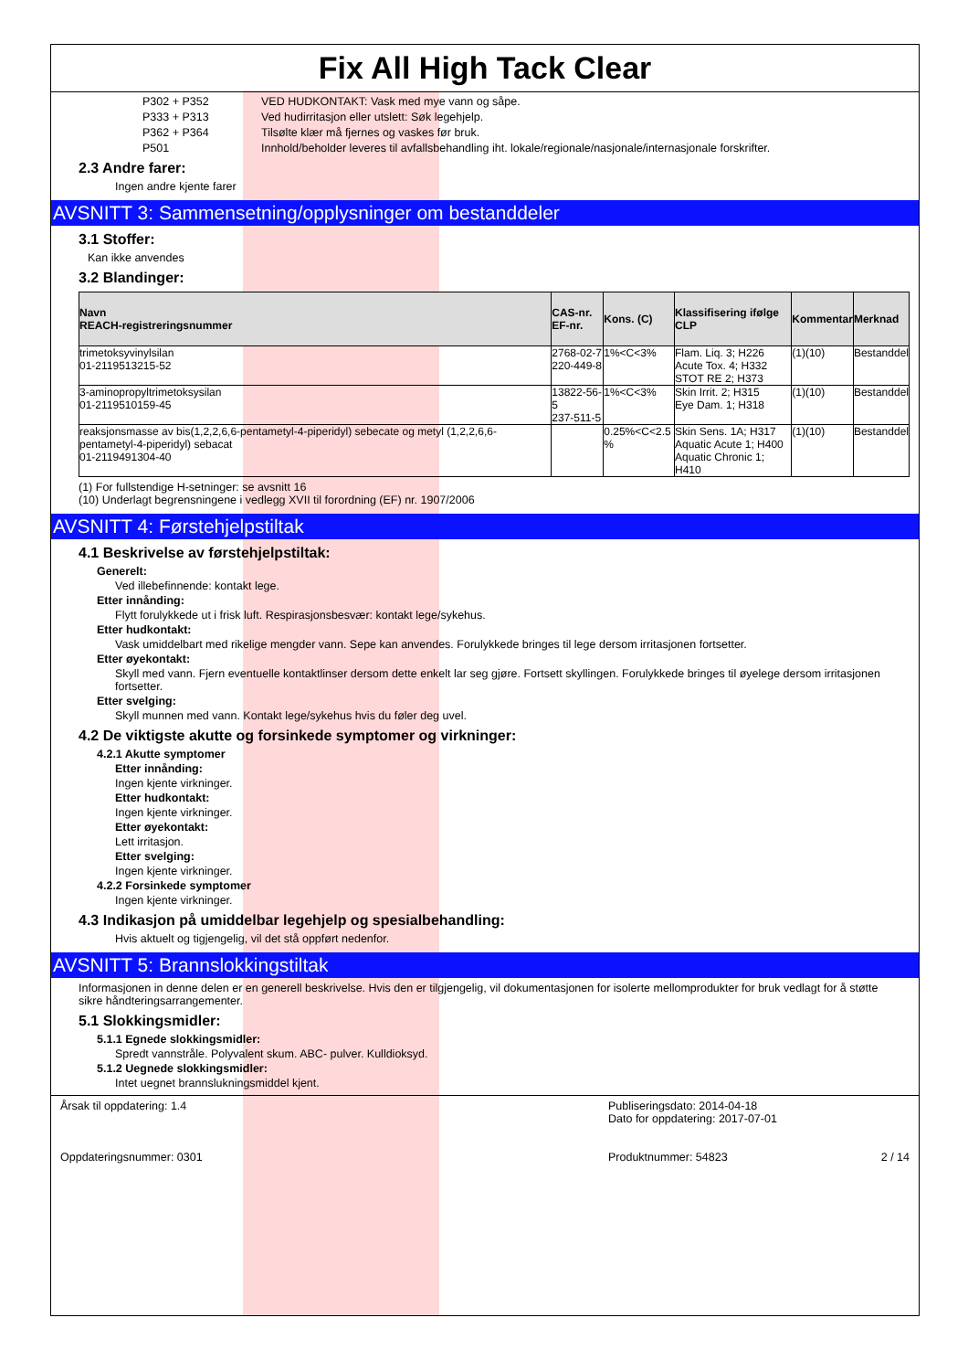Fix All High Tack Clear
P302 + P352 VED HUDKONTAKT: Vask med mye vann og såpe.
P333 + P313 Ved hudirritasjon eller utslett: Søk legehjelp.
P362 + P364 Tilsølte klær må fjernes og vaskes før bruk.
P501 Innhold/beholder leveres til avfallsbehandling iht. lokale/regionale/nasjonale/internasjonale forskrifter.
2.3 Andre farer:
Ingen andre kjente farer
AVSNITT 3: Sammensetning/opplysninger om bestanddeler
3.1 Stoffer:
Kan ikke anvendes
3.2 Blandinger:
| Navn REACH-registreringsnummer | CAS-nr. EF-nr. | Kons. (C) | Klassifisering ifølge CLP | Kommentar | Merknad |
| --- | --- | --- | --- | --- | --- |
| trimetoksyvinylsilan 01-2119513215-52 | 2768-02-7 220-449-8 | 1%<C<3% | Flam. Liq. 3; H226 Acute Tox. 4; H332 STOT RE 2; H373 | (1)(10) | Bestanddel |
| 3-aminopropyltrimetoksysilan 01-2119510159-45 | 13822-56-5 237-511-5 | 1%<C<3% | Skin Irrit. 2; H315 Eye Dam. 1; H318 | (1)(10) | Bestanddel |
| reaksjonsmasse av bis(1,2,2,6,6-pentametyl-4-piperidyl) sebecate og metyl (1,2,2,6,6-pentametyl-4-piperidyl) sebacat 01-2119491304-40 | | 0.25%<C<2.5 % | Skin Sens. 1A; H317 Aquatic Acute 1; H400 Aquatic Chronic 1; H410 | (1)(10) | Bestanddel |
(1) For fullstendige H-setninger: se avsnitt 16
(10) Underlagt begrensningene i vedlegg XVII til forordning (EF) nr. 1907/2006
AVSNITT 4: Førstehjelpstiltak
4.1 Beskrivelse av førstehjelpstiltak:
Generelt:
Ved illebefinnende: kontakt lege.
Etter innånding:
Flytt forulykkede ut i frisk luft. Respirasjonsbesvær: kontakt lege/sykehus.
Etter hudkontakt:
Vask umiddelbart med rikelige mengder vann. Sepe kan anvendes. Forulykkede bringes til lege dersom irritasjonen fortsetter.
Etter øyekontakt:
Skyll med vann. Fjern eventuelle kontaktlinser dersom dette enkelt lar seg gjøre. Fortsett skyllingen. Forulykkede bringes til øyelege dersom irritasjonen fortsetter.
Etter svelging:
Skyll munnen med vann. Kontakt lege/sykehus hvis du føler deg uvel.
4.2 De viktigste akutte og forsinkede symptomer og virkninger:
4.2.1 Akutte symptomer
Etter innånding:
Ingen kjente virkninger.
Etter hudkontakt:
Ingen kjente virkninger.
Etter øyekontakt:
Lett irritasjon.
Etter svelging:
Ingen kjente virkninger.
4.2.2 Forsinkede symptomer
Ingen kjente virkninger.
4.3 Indikasjon på umiddelbar legehjelp og spesialbehandling:
Hvis aktuelt og tigjengelig, vil det stå oppført nedenfor.
AVSNITT 5: Brannslokkingstiltak
Informasjonen in denne delen er en generell beskrivelse. Hvis den er tilgjengelig, vil dokumentasjonen for isolerte mellomprodukter for bruk vedlagt for å støtte sikre håndteringsarrangementer.
5.1 Slokkingsmidler:
5.1.1 Egnede slokkingsmidler:
Spredt vannstråle. Polyvalent skum. ABC- pulver. Kulldioksyd.
5.1.2 Uegnede slokkingsmidler:
Intet uegnet brannslukningsmiddel kjent.
Årsak til oppdatering: 1.4
Oppdateringsnummer: 0301
Publiseringsdato: 2014-04-18
Dato for oppdatering: 2017-07-01
Produktnummer: 54823 2 / 14